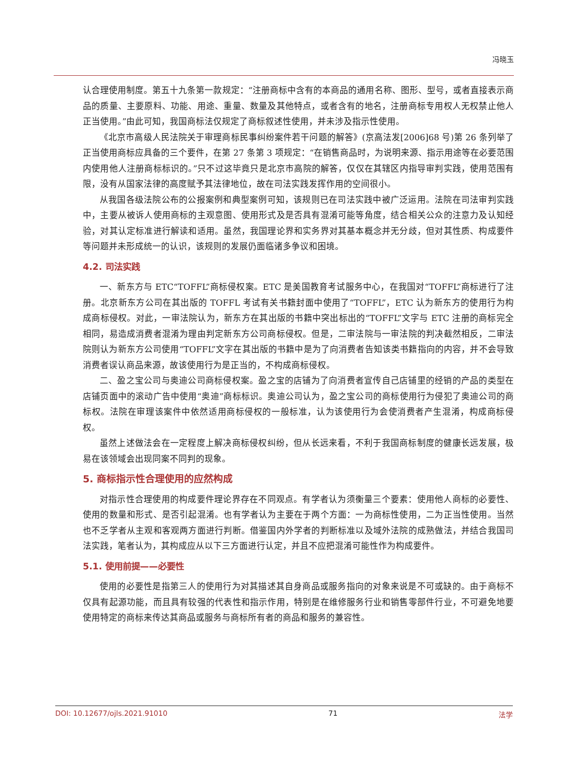冯晓玉
认合理使用制度。第五十九条第一款规定：“注册商标中含有的本商品的通用名称、图形、型号，或者直接表示商品的质量、主要原料、功能、用途、重量、数量及其他特点，或者含有的地名，注册商标专用权人无权禁止他人正当使用。”由此可知，我国商标法仅规定了商标叙述性使用，并未涉及指示性使用。
《北京市高级人民法院关于审理商标民事纠纷案件若干问题的解答》(京高法发[2006]68 号)第 26 条列举了正当使用商标应具备的三个要件，在第 27 条第 3 项规定：“在销售商品时，为说明来源、指示用途等在必要范围内使用他人注册商标标识的。”只不过这毕竟只是北京市高院的解答，仅仅在其辖区内指导审判实践，使用范围有限，没有从国家法律的高度赋予其法律地位，故在司法实践发挥作用的空间很小。
从我国各级法院公布的公报案例和典型案例可知，该规则已在司法实践中被广泛运用。法院在司法审判实践中，主要从被诉人使用商标的主观意图、使用形式及是否具有混淆可能等角度，结合相关公众的注意力及认知经验，对其认定标准进行解读和适用。虽然，我国理论界和实务界对其基本概念并无分歧，但对其性质、构成要件等问题并未形成统一的认识，该规则的发展仍面临诸多争议和困境。
4.2. 司法实践
一、新东方与 ETC“TOFFL”商标侵权案。ETC 是美国教育考试服务中心，在我国对“TOFFL”商标进行了注册。北京新东方公司在其出版的 TOFFL 考试有关书籍封面中使用了“TOFFL”，ETC 认为新东方的使用行为构成商标侵权。对此，一审法院认为，新东方在其出版的书籍中突出标出的“TOFFL”文字与 ETC 注册的商标完全相同，易造成消费者混淆为理由判定新东方公司商标侵权。但是，二审法院与一审法院的判决截然相反，二审法院则认为新东方公司使用“TOFFL”文字在其出版的书籍中是为了向消费者告知该类书籍指向的内容，并不会导致消费者误认商品来源，故该使用行为是正当的，不构成商标侵权。
二、盈之宝公司与奥迪公司商标侵权案。盈之宝的店铺为了向消费者宣传自己店铺里的经销的产品的类型在店铺页面中的滚动广告中使用“奥迪”商标标识。奥迪公司认为，盈之宝公司的商标使用行为侵犯了奥迪公司的商标权。法院在审理该案件中依然适用商标侵权的一般标准，认为该使用行为会使消费者产生混淆，构成商标侵权。
虽然上述做法会在一定程度上解决商标侵权纠纷，但从长远来看，不利于我国商标制度的健康长远发展，极易在该领域会出现同案不同判的现象。
5. 商标指示性合理使用的应然构成
对指示性合理使用的构成要件理论界存在不同观点。有学者认为须衡量三个要素：使用他人商标的必要性、使用的数量和形式、是否引起混淆。也有学者认为主要在于两个方面：一为商标性使用，二为正当性使用。当然也不乏学者从主观和客观两方面进行判断。借鉴国内外学者的判断标准以及域外法院的成熟做法，并结合我国司法实践，笔者认为，其构成应从以下三方面进行认定，并且不应把混淆可能性作为构成要件。
5.1. 使用前提——必要性
使用的必要性是指第三人的使用行为对其描述其自身商品或服务指向的对象来说是不可或缺的。由于商标不仅具有起源功能，而且具有较强的代表性和指示作用，特别是在维修服务行业和销售零部件行业，不可避免地要使用特定的商标来传达其商品或服务与商标所有者的商品和服务的兼容性。
DOI: 10.12677/ojls.2021.91010 71 法学